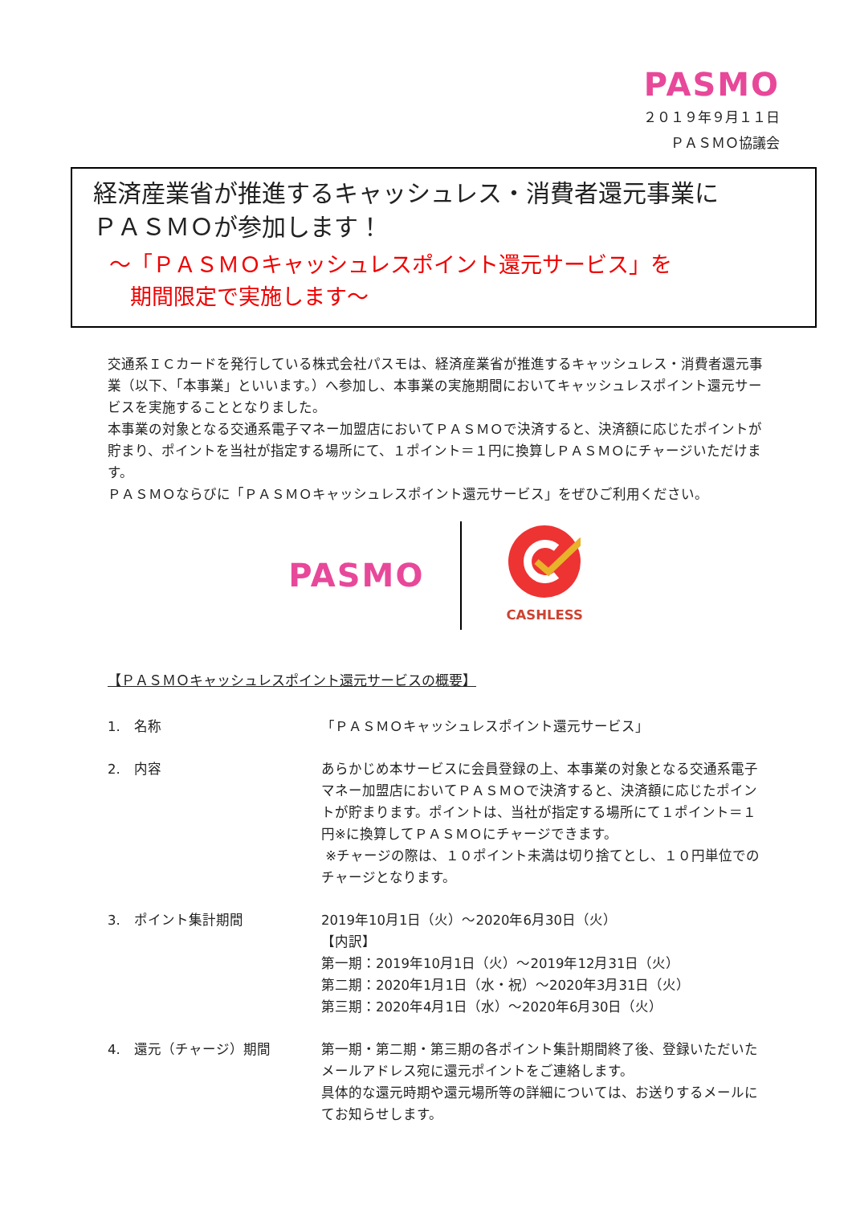PASMO
２０１９年９月１１日
ＰＡＳＭＯ協議会
経済産業省が推進するキャッシュレス・消費者還元事業に
ＰＡＳＭＯが参加します！
～「ＰＡＳＭＯキャッシュレスポイント還元サービス」を
期間限定で実施します～
交通系ＩＣカードを発行している株式会社パスモは、経済産業省が推進するキャッシュレス・消費者還元事業（以下、「本事業」といいます。）へ参加し、本事業の実施期間においてキャッシュレスポイント還元サービスを実施することとなりました。
本事業の対象となる交通系電子マネー加盟店においてＰＡＳＭＯで決済すると、決済額に応じたポイントが貯まり、ポイントを当社が指定する場所にて、１ポイント＝１円に換算しＰＡＳＭＯにチャージいただけます。
ＰＡＳＭＯならびに「ＰＡＳＭＯキャッシュレスポイント還元サービス」をぜひご利用ください。
PASMO
CASHLESS
【ＰＡＳＭＯキャッシュレスポイント還元サービスの概要】
1.　名称 「ＰＡＳＭＯキャッシュレスポイント還元サービス」
2.　内容 あらかじめ本サービスに会員登録の上、本事業の対象となる交通系電子マネー加盟店においてＰＡＳＭＯで決済すると、決済額に応じたポイントが貯まります。ポイントは、当社が指定する場所にて１ポイント＝１円※に換算してＰＡＳＭＯにチャージできます。
※チャージの際は、１０ポイント未満は切り捨てとし、１０円単位でのチャージとなります。
3.　ポイント集計期間 2019年10月1日（火）～2020年6月30日（火）
【内訳】
第一期：2019年10月1日（火）～2019年12月31日（火）
第二期：2020年1月1日（水・祝）～2020年3月31日（火）
第三期：2020年4月1日（水）～2020年6月30日（火）
4.　還元（チャージ）期間 第一期・第二期・第三期の各ポイント集計期間終了後、登録いただいたメールアドレス宛に還元ポイントをご連絡します。
具体的な還元時期や還元場所等の詳細については、お送りするメールにてお知らせします。